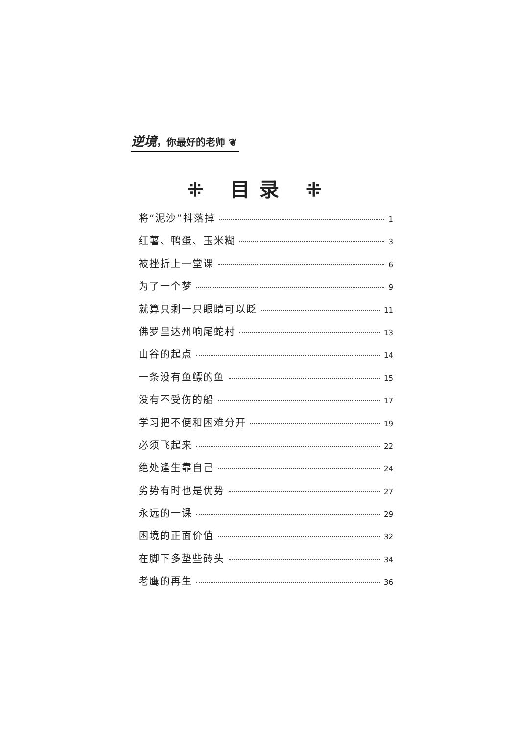逆境，你最好的老师 ❦
⁜ 目录 ⁜
将“泥沙”抖落掉 1
红薯、鸭蛋、玉米糊 3
被挫折上一堂课 6
为了一个梦 9
就算只剩一只眼睛可以眨 11
佛罗里达州响尾蛇村 13
山谷的起点 14
一条没有鱼鳔的鱼 15
没有不受伤的船 17
学习把不便和困难分开 19
必须飞起来 22
绝处逢生靠自己 24
劣势有时也是优势 27
永远的一课 29
困境的正面价值 32
在脚下多垫些砖头 34
老鹰的再生 36